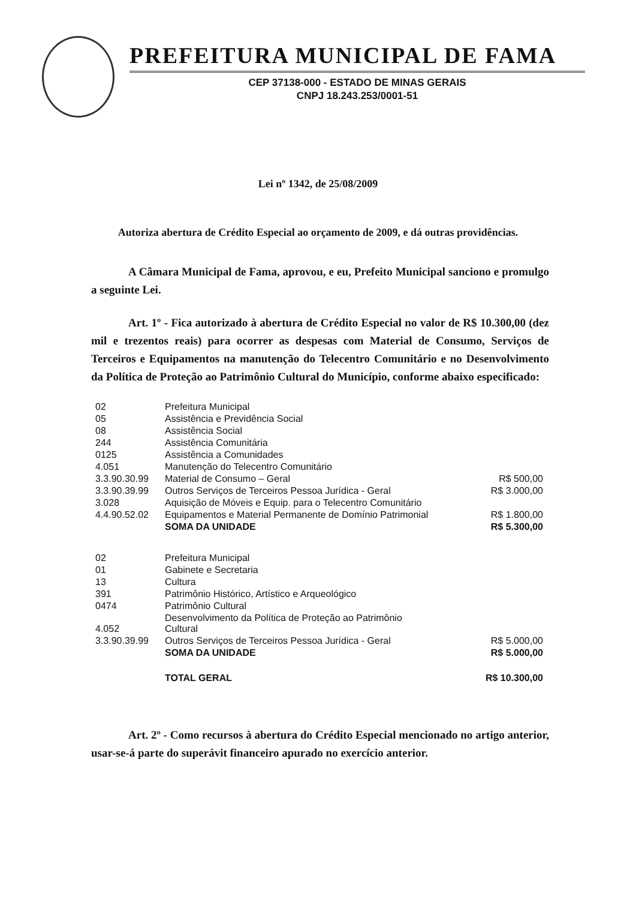PREFEITURA MUNICIPAL DE FAMA
CEP 37138-000 - ESTADO DE MINAS GERAIS
CNPJ 18.243.253/0001-51
Lei nº 1342, de 25/08/2009
Autoriza abertura de Crédito Especial ao orçamento de 2009, e dá outras providências.
A Câmara Municipal de Fama, aprovou, e eu, Prefeito Municipal sanciono e promulgo a seguinte Lei.
Art. 1º - Fica autorizado à abertura de Crédito Especial no valor de R$ 10.300,00 (dez mil e trezentos reais) para ocorrer as despesas com Material de Consumo, Serviços de Terceiros e Equipamentos na manutenção do Telecentro Comunitário e no Desenvolvimento da Política de Proteção ao Patrimônio Cultural do Município, conforme abaixo especificado:
| 02 | Prefeitura Municipal | |
| 05 | Assistência e Previdência Social | |
| 08 | Assistência Social | |
| 244 | Assistência Comunitária | |
| 0125 | Assistência a Comunidades | |
| 4.051 | Manutenção do Telecentro Comunitário | |
| 3.3.90.30.99 | Material de Consumo – Geral | R$ 500,00 |
| 3.3.90.39.99 | Outros Serviços de Terceiros Pessoa Jurídica - Geral | R$ 3.000,00 |
| 3.028 | Aquisição de Móveis e Equip. para o Telecentro Comunitário | |
| 4.4.90.52.02 | Equipamentos e Material Permanente de Domínio Patrimonial | R$ 1.800,00 |
| | SOMA DA UNIDADE | R$ 5.300,00 |
| 02 | Prefeitura Municipal | |
| 01 | Gabinete e Secretaria | |
| 13 | Cultura | |
| 391 | Patrimônio Histórico, Artístico e Arqueológico | |
| 0474 | Patrimônio Cultural | |
| 4.052 | Desenvolvimento da Política de Proteção ao Patrimônio Cultural | |
| 3.3.90.39.99 | Outros Serviços de Terceiros Pessoa Jurídica - Geral | R$ 5.000,00 |
| | SOMA DA UNIDADE | R$ 5.000,00 |
| | TOTAL GERAL | R$ 10.300,00 |
Art. 2º - Como recursos à abertura do Crédito Especial mencionado no artigo anterior, usar-se-á parte do superávit financeiro apurado no exercício anterior.